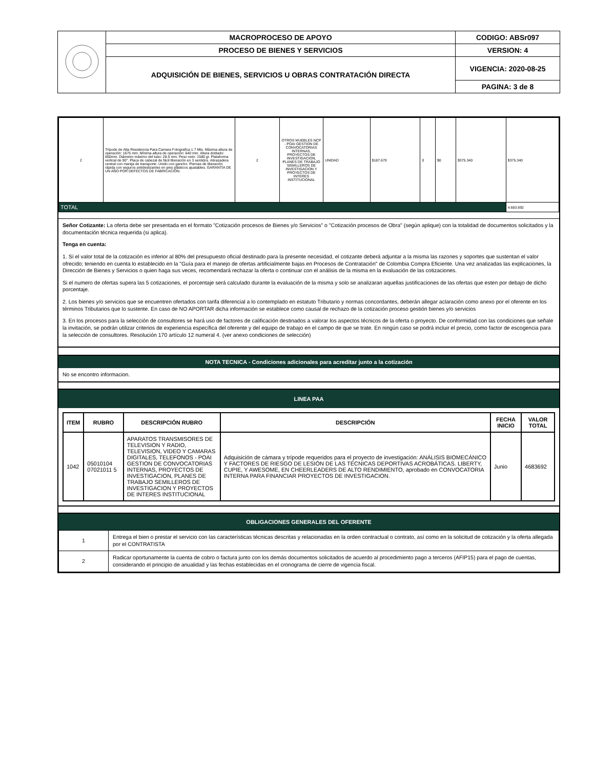| | MACROPROCESO DE APOYO | CODIGO: ABSr097 |
| | PROCESO DE BIENES Y SERVICIOS | VERSION: 4 |
| | ADQUISICIÓN DE BIENES, SERVICIOS U OBRAS CONTRATACIÓN DIRECTA | VIGENCIA: 2020-08-25 |
| | | PAGINA: 3 de 8 |
| 2 | Trípode de Alta Resistencia Para Camara Fotografica 1.7 Mts. Máxima altura de operación: 1675 mm. Mínima altura de operación: 640 mm. Altura doblado: 660mm. Diámetro máximo del tubo: 28.5 mm. Peso neto: 1580 gr. Plataforma vertical de 90°. Placa de cabezal de fácil liberación en 3 sentidos. Abrazadera central con manija de transporte. Unido con gancho. Piernas de liberación rápida con seguros antideslizantes en pies plásticos ajustables. GARANTÍA DE UN AÑO POR DEFECTOS DE FABRICACIÓN. | 2 | OTROS MUEBLES NCP - POAI GESTION DE CONVOCATORIAS INTERNAS, PROYECTOS DE INVESTIGACION, PLANES DE TRABAJO SEMILLEROS DE INVESTIGACION Y PROYECTOS DE INTERES INSTITUCIONAL | UNIDAD | $187.670 | 0 | $0 | $375.340 | $375.340 |
| TOTAL | | | | | | | | | 4.683.692 |
Señor Cotizante: La oferta debe ser presentada en el formato "Cotización procesos de Bienes y/o Servicios" o "Cotización procesos de Obra" (según aplique) con la totalidad de documentos solicitados y la documentación técnica requerida (si aplica).
Tenga en cuenta:
1. Sí el valor total de la cotización es inferior al 80% del presupuesto oficial destinado para la presente necesidad, el cotizante deberá adjuntar a la misma las razones y soportes que sustentan el valor ofrecido; teniendo en cuenta lo establecido en la "Guía para el manejo de ofertas artificialmente bajas en Procesos de Contratación" de Colombia Compra Eficiente. Una vez analizadas las explicaciones, la Dirección de Bienes y Servicios o quien haga sus veces, recomendará rechazar la oferta o continuar con el análisis de la misma en la evaluación de las cotizaciones.
Si el numero de ofertas supera las 5 cotizaciones, el porcentaje será calculado durante la evaluación de la misma y solo se analizaran aquellas justificaciones de las ofertas que esten por debajo de dicho porcentaje.
2. Los bienes y/o servicios que se encuentren ofertados con tarifa diferencial a lo contemplado en estatuto Tributario y normas concordantes, deberán allegar aclaración como anexo por el oferente en los términos Tributarios que lo sustente. En caso de NO APORTAR dicha información se establece como causal de rechazo de la cotización proceso gestión bienes y/o servicios
3. En los procesos para la selección de consultores se hará uso de factores de calificación destinados a valorar los aspectos técnicos de la oferta o proyecto. De conformidad con las condiciones que señale la invitación, se podrán utilizar criterios de experiencia específica del oferente y del equipo de trabajo en el campo de que se trate. En ningún caso se podrá incluir el precio, como factor de escogencia para la selección de consultores. Resolución 170 artículo 12 numeral 4. (ver anexo condiciones de selección)
NOTA TECNICA - Condiciones adicionales para acreditar junto a la cotización
No se encontro informacion.
LINEA PAA
| ITEM | RUBRO | DESCRIPCIÓN RUBRO | DESCRIPCIÓN | FECHA INICIO | VALOR TOTAL |
| --- | --- | --- | --- | --- | --- |
| 1042 | 05010104 07021011 5 | APARATOS TRANSMISORES DE TELEVISION Y RADIO, TELEVISION, VIDEO Y CAMARAS DIGITALES, TELEFONOS - POAI GESTION DE CONVOCATORIAS INTERNAS, PROYECTOS DE INVESTIGACION, PLANES DE TRABAJO SEMILLEROS DE INVESTIGACION Y PROYECTOS DE INTERES INSTITUCIONAL | Adquisición de cámara y trípode requeridos para el proyecto de investigación: ANÁLISIS BIOMECÁNICO Y FACTORES DE RIESGO DE LESIÓN DE LAS TÉCNICAS DEPORTIVAS ACROBÁTICAS. LIBERTY, CUPIE, Y AWESOME, EN CHEERLEADERS DE ALTO RENDIMIENTO, aprobado en CONVOCATORIA INTERNA PARA FINANCIAR PROYECTOS DE INVESTIGACION. | Junio | 4683692 |
OBLIGACIONES GENERALES DEL OFERENTE
| 1 | Entrega el bien o prestar el servicio con las características técnicas descritas y relacionadas en la orden contractual o contrato, así como en la solicitud de cotización y la oferta allegada por el CONTRATISTA |
| 2 | Radicar oportunamente la cuenta de cobro o factura junto con los demás documentos solicitados de acuerdo al procedimiento pago a terceros (AFIP15) para el pago de cuentas, considerando el principio de anualidad y las fechas establecidas en el cronograma de cierre de vigencia fiscal. |